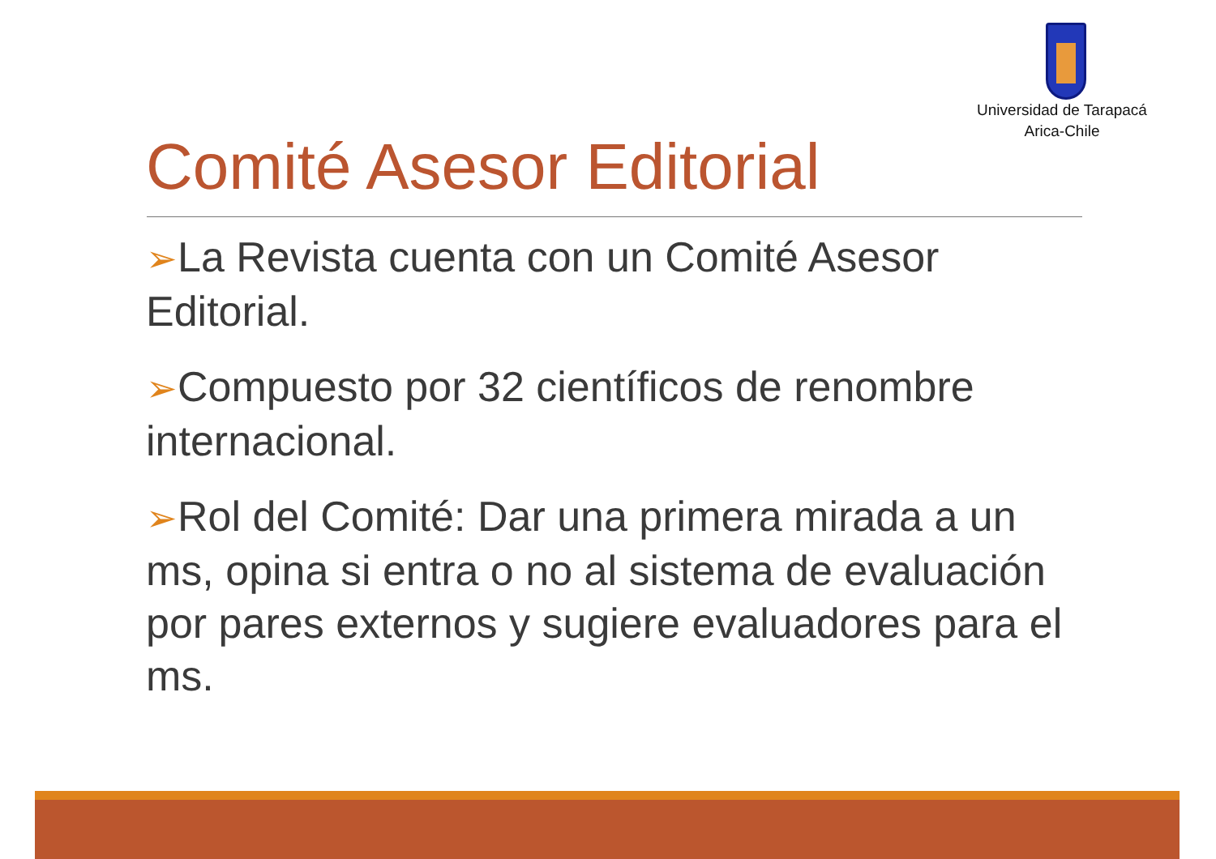Universidad de Tarapacá
Arica-Chile
Comité Asesor Editorial
➢La Revista cuenta con un Comité Asesor Editorial.
➢Compuesto por 32 científicos de renombre internacional.
➢Rol del Comité: Dar una primera mirada a un ms, opina si entra o no al sistema de evaluación por pares externos y sugiere evaluadores para el ms.